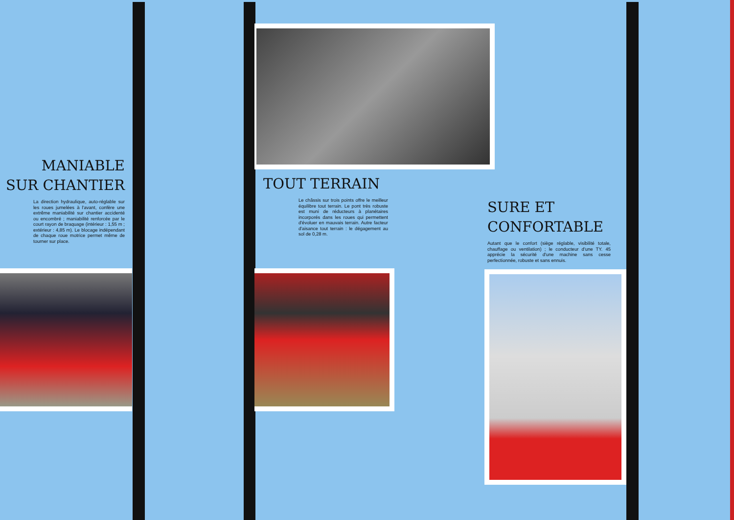MANIABLE
SUR CHANTIER
La direction hydraulique, auto-réglable sur les roues jumelées à l'avant, confère une extrême maniabilité sur chantier accidenté ou encombré ; maniabilité renforcée par le court rayon de braquage (intérieur : 1,55 m ; extérieur : 4,85 m). Le blocage indépendant de chaque roue motrice permet même de tourner sur place.
TOUT TERRAIN
Le châssis sur trois points offre le meilleur équilibre tout terrain. Le pont très robuste est muni de réducteurs à planétaires incorporés dans les roues qui permettent d'évoluer en mauvais terrain. Autre facteur d'aisance tout terrain : le dégagement au sol de 0,28 m.
SURE ET
CONFORTABLE
Autant que le confort (siège réglable, visibilité totale, chauffage ou ventilation) ; le conducteur d'une TY. 45 apprécie la sécurité d'une machine sans cesse perfectionnée, robuste et sans ennuis.